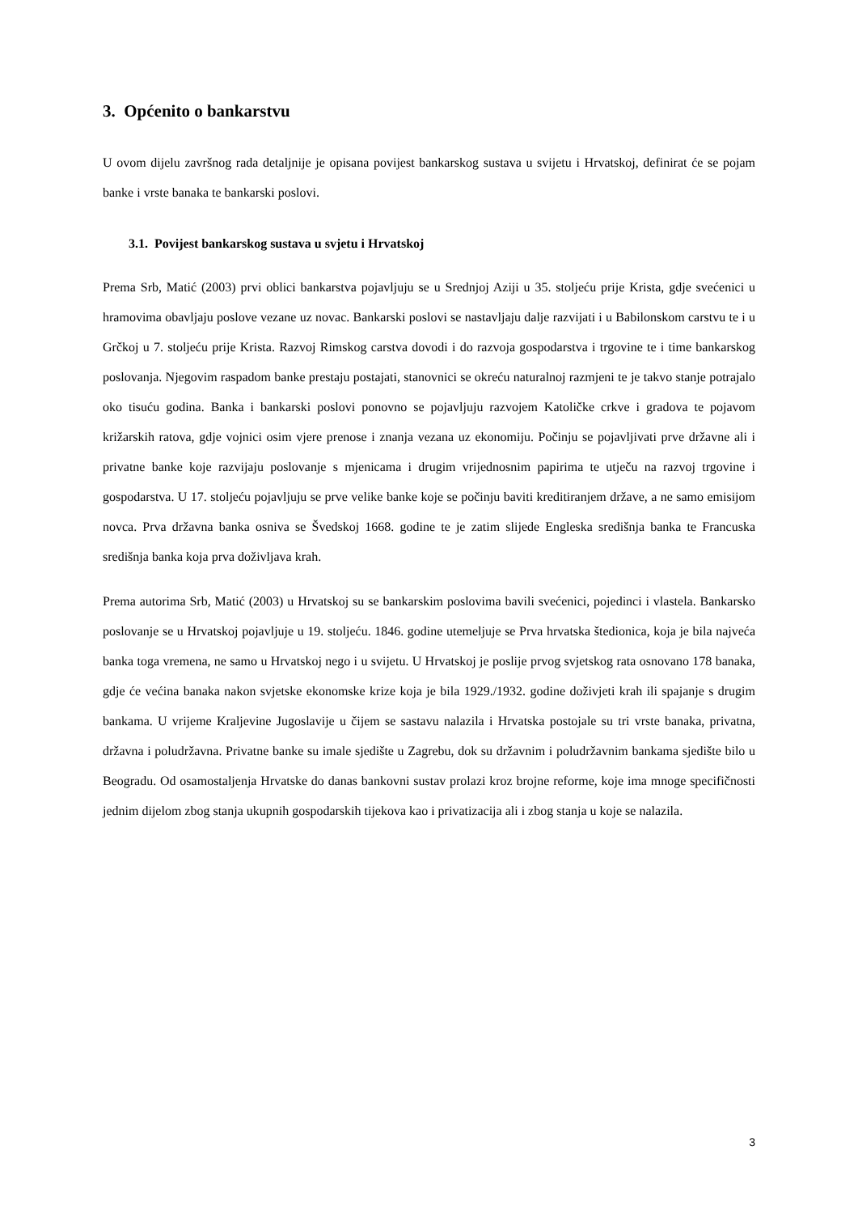3. Općenito o bankarstvu
U ovom dijelu završnog rada detaljnije je opisana povijest bankarskog sustava u svijetu i Hrvatskoj, definirat će se pojam banke i vrste banaka te bankarski poslovi.
3.1. Povijest bankarskog sustava u svjetu i Hrvatskoj
Prema Srb, Matić (2003) prvi oblici bankarstva pojavljuju se u Srednjoj Aziji u 35. stoljeću prije Krista, gdje svećenici u hramovima obavljaju poslove vezane uz novac. Bankarski poslovi se nastavljaju dalje razvijati i u Babilonskom carstvu te i u Grčkoj u 7. stoljeću prije Krista. Razvoj Rimskog carstva dovodi i do razvoja gospodarstva i trgovine te i time bankarskog poslovanja. Njegovim raspadom banke prestaju postajati, stanovnici se okreću naturalnoj razmjeni te je takvo stanje potrajalo oko tisuću godina. Banka i bankarski poslovi ponovno se pojavljuju razvojem Katoličke crkve i gradova te pojavom križarskih ratova, gdje vojnici osim vjere prenose i znanja vezana uz ekonomiju. Počinju se pojavljivati prve državne ali i privatne banke koje razvijaju poslovanje s mjenicama i drugim vrijednosnim papirima te utječu na razvoj trgovine i gospodarstva. U 17. stoljeću pojavljuju se prve velike banke koje se počinju baviti kreditiranjem države, a ne samo emisijom novca. Prva državna banka osniva se Švedskoj 1668. godine te je zatim slijede Engleska središnja banka te Francuska središnja banka koja prva doživljava krah.
Prema autorima Srb, Matić (2003) u Hrvatskoj su se bankarskim poslovima bavili svećenici, pojedinci i vlastela. Bankarsko poslovanje se u Hrvatskoj pojavljuje u 19. stoljeću. 1846. godine utemeljuje se Prva hrvatska štedionica, koja je bila najveća banka toga vremena, ne samo u Hrvatskoj nego i u svijetu. U Hrvatskoj je poslije prvog svjetskog rata osnovano 178 banaka, gdje će većina banaka nakon svjetske ekonomske krize koja je bila 1929./1932. godine doživjeti krah ili spajanje s drugim bankama. U vrijeme Kraljevine Jugoslavije u čijem se sastavu nalazila i Hrvatska postojale su tri vrste banaka, privatna, državna i poludržavna. Privatne banke su imale sjedište u Zagrebu, dok su državnim i poludržavnim bankama sjedište bilo u Beogradu. Od osamostaljenja Hrvatske do danas bankovni sustav prolazi kroz brojne reforme, koje ima mnoge specifičnosti jednim dijelom zbog stanja ukupnih gospodarskih tijekova kao i privatizacija ali i zbog stanja u koje se nalazila.
3